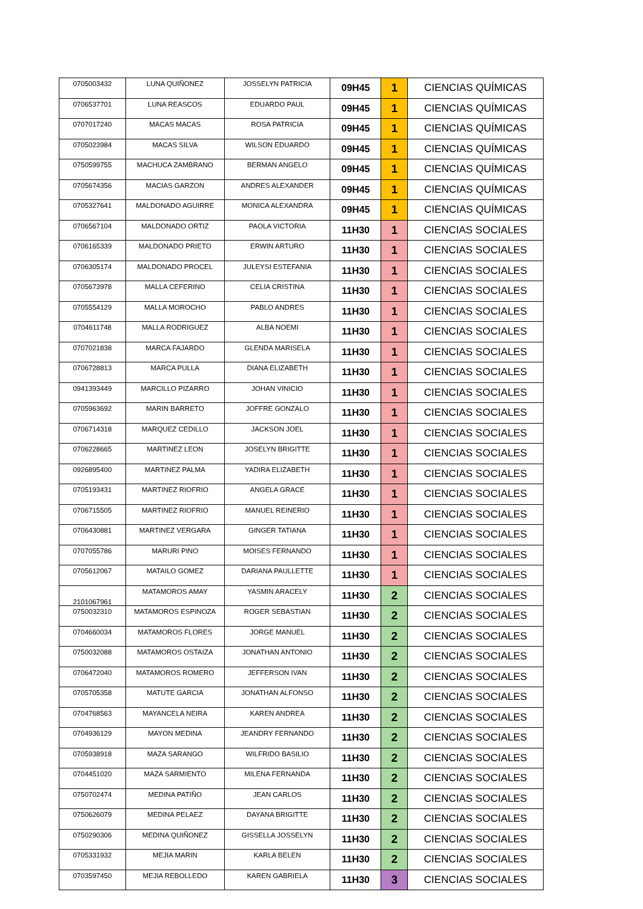| 0705003432 | LUNA QUIÑONEZ | JOSSELYN PATRICIA | 09H45 | 1 | CIENCIAS QUÍMICAS |
| 0706537701 | LUNA REASCOS | EDUARDO PAUL | 09H45 | 1 | CIENCIAS QUÍMICAS |
| 0707017240 | MACAS MACAS | ROSA PATRICIA | 09H45 | 1 | CIENCIAS QUÍMICAS |
| 0705023984 | MACAS SILVA | WILSON EDUARDO | 09H45 | 1 | CIENCIAS QUÍMICAS |
| 0750599755 | MACHUCA ZAMBRANO | BERMAN ANGELO | 09H45 | 1 | CIENCIAS QUÍMICAS |
| 0705674356 | MACIAS GARZON | ANDRES ALEXANDER | 09H45 | 1 | CIENCIAS QUÍMICAS |
| 0705327641 | MALDONADO AGUIRRE | MONICA ALEXANDRA | 09H45 | 1 | CIENCIAS QUÍMICAS |
| 0706567104 | MALDONADO ORTIZ | PAOLA VICTORIA | 11H30 | 1 | CIENCIAS SOCIALES |
| 0706165339 | MALDONADO PRIETO | ERWIN ARTURO | 11H30 | 1 | CIENCIAS SOCIALES |
| 0706305174 | MALDONADO PROCEL | JULEYSI ESTEFANIA | 11H30 | 1 | CIENCIAS SOCIALES |
| 0705673978 | MALLA CEFERINO | CELIA CRISTINA | 11H30 | 1 | CIENCIAS SOCIALES |
| 0705554129 | MALLA MOROCHO | PABLO ANDRES | 11H30 | 1 | CIENCIAS SOCIALES |
| 0704611748 | MALLA RODRIGUEZ | ALBA NOEMI | 11H30 | 1 | CIENCIAS SOCIALES |
| 0707021838 | MARCA FAJARDO | GLENDA MARISELA | 11H30 | 1 | CIENCIAS SOCIALES |
| 0706728813 | MARCA PULLA | DIANA ELIZABETH | 11H30 | 1 | CIENCIAS SOCIALES |
| 0941393449 | MARCILLO PIZARRO | JOHAN VINICIO | 11H30 | 1 | CIENCIAS SOCIALES |
| 0705963692 | MARIN BARRETO | JOFFRE GONZALO | 11H30 | 1 | CIENCIAS SOCIALES |
| 0706714318 | MARQUEZ CEDILLO | JACKSON JOEL | 11H30 | 1 | CIENCIAS SOCIALES |
| 0706228665 | MARTINEZ LEON | JOSELYN BRIGITTE | 11H30 | 1 | CIENCIAS SOCIALES |
| 0926895400 | MARTINEZ PALMA | YADIRA ELIZABETH | 11H30 | 1 | CIENCIAS SOCIALES |
| 0705193431 | MARTINEZ RIOFRIO | ANGELA GRACE | 11H30 | 1 | CIENCIAS SOCIALES |
| 0706715505 | MARTINEZ RIOFRIO | MANUEL REINERIO | 11H30 | 1 | CIENCIAS SOCIALES |
| 0706430881 | MARTINEZ VERGARA | GINGER TATIANA | 11H30 | 1 | CIENCIAS SOCIALES |
| 0707055786 | MARURI PINO | MOISES FERNANDO | 11H30 | 1 | CIENCIAS SOCIALES |
| 0705612067 | MATAILO GOMEZ | DARIANA PAULLETTE | 11H30 | 1 | CIENCIAS SOCIALES |
| 2101067961 | MATAMOROS AMAY | YASMIN ARACELY | 11H30 | 2 | CIENCIAS SOCIALES |
| 0750032310 | MATAMOROS ESPINOZA | ROGER SEBASTIAN | 11H30 | 2 | CIENCIAS SOCIALES |
| 0704660034 | MATAMOROS FLORES | JORGE MANUEL | 11H30 | 2 | CIENCIAS SOCIALES |
| 0750032088 | MATAMOROS OSTAIZA | JONATHAN ANTONIO | 11H30 | 2 | CIENCIAS SOCIALES |
| 0706472040 | MATAMOROS ROMERO | JEFFERSON IVAN | 11H30 | 2 | CIENCIAS SOCIALES |
| 0705705358 | MATUTE GARCIA | JONATHAN ALFONSO | 11H30 | 2 | CIENCIAS SOCIALES |
| 0704768563 | MAYANCELA NEIRA | KAREN ANDREA | 11H30 | 2 | CIENCIAS SOCIALES |
| 0704936129 | MAYON MEDINA | JEANDRY FERNANDO | 11H30 | 2 | CIENCIAS SOCIALES |
| 0705938918 | MAZA SARANGO | WILFRIDO BASILIO | 11H30 | 2 | CIENCIAS SOCIALES |
| 0704451020 | MAZA SARMIENTO | MILENA FERNANDA | 11H30 | 2 | CIENCIAS SOCIALES |
| 0750702474 | MEDINA PATIÑO | JEAN CARLOS | 11H30 | 2 | CIENCIAS SOCIALES |
| 0750626079 | MEDINA PELAEZ | DAYANA BRIGITTE | 11H30 | 2 | CIENCIAS SOCIALES |
| 0750290306 | MEDINA QUIÑONEZ | GISSELLA JOSSELYN | 11H30 | 2 | CIENCIAS SOCIALES |
| 0705331932 | MEJIA MARIN | KARLA BELEN | 11H30 | 2 | CIENCIAS SOCIALES |
| 0703597450 | MEJIA REBOLLEDO | KAREN GABRIELA | 11H30 | 3 | CIENCIAS SOCIALES |